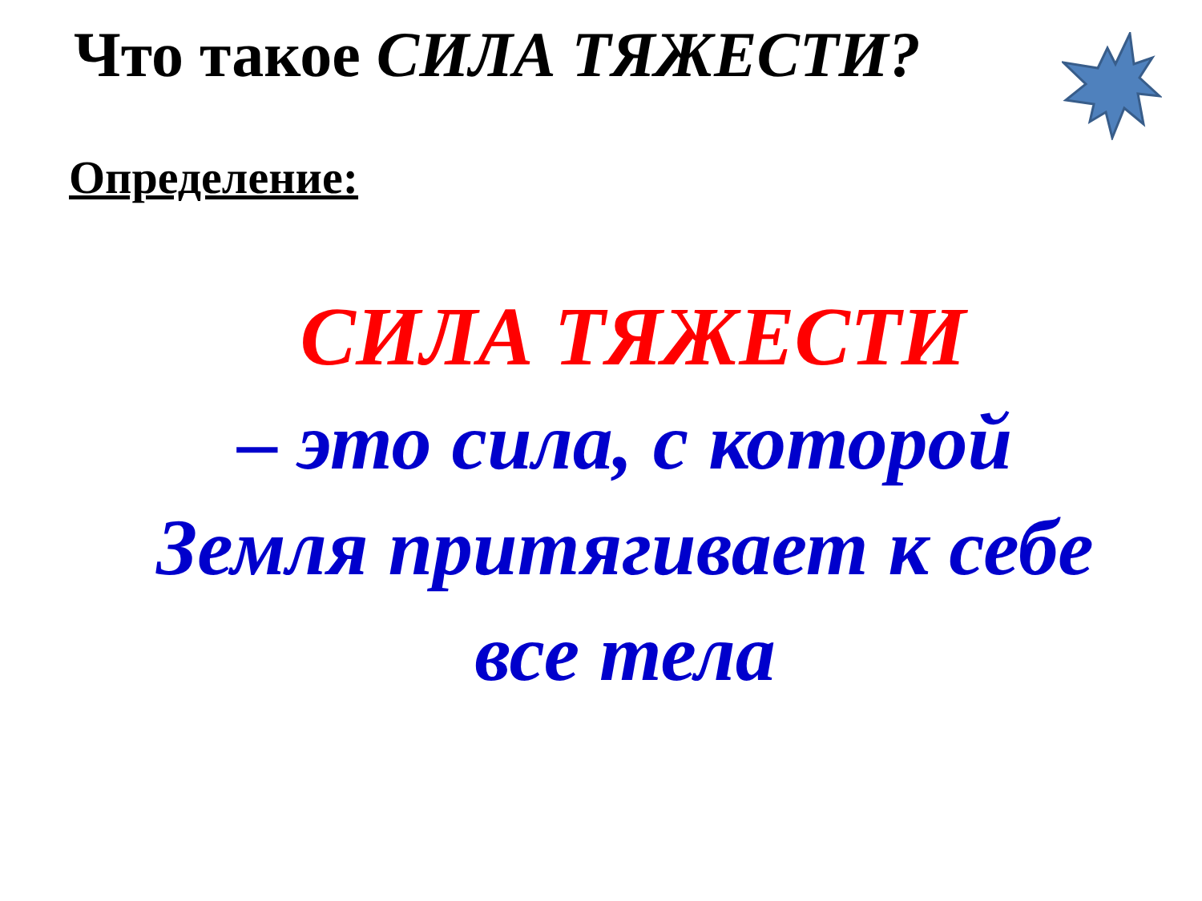Что такое СИЛА ТЯЖЕСТИ?
Определение:
СИЛА ТЯЖЕСТИ
– это сила, с которой
Земля притягивает к себе
все тела